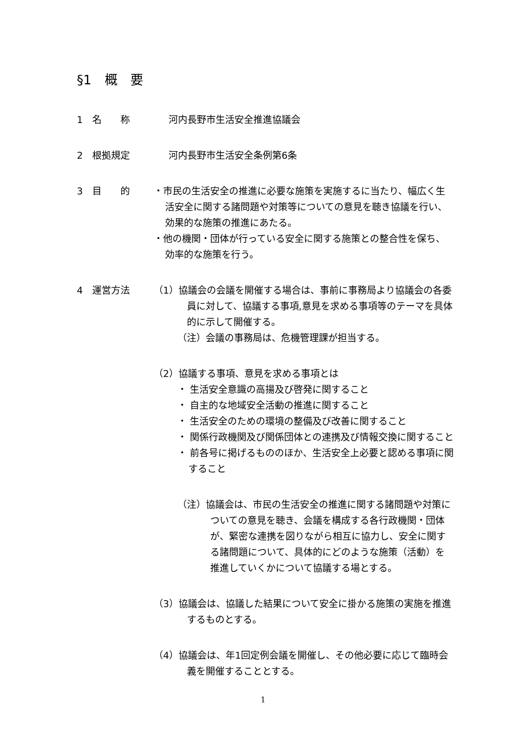§1　概　要
1　名　　称 河内長野市生活安全推進協議会
2　根拠規定 河内長野市生活安全条例第6条
3　目　　的 ・市民の生活安全の推進に必要な施策を実施するに当たり、幅広く生活安全に関する諸問題や対策等についての意見を聴き協議を行い、効果的な施策の推進にあたる。
・他の機関・団体が行っている安全に関する施策との整合性を保ち、効率的な施策を行う。
4　運営方法 （1）協議会の会議を開催する場合は、事前に事務局より協議会の各委員に対して、協議する事項,意見を求める事項等のテーマを具体的に示して開催する。
（注）会議の事務局は、危機管理課が担当する。
（2）協議する事項、意見を求める事項とは
・ 生活安全意識の高揚及び啓発に関すること
・ 自主的な地域安全活動の推進に関すること
・ 生活安全のための環境の整備及び改善に関すること
・ 関係行政機関及び関係団体との連携及び情報交換に関すること
・ 前各号に掲げるもののほか、生活安全上必要と認める事項に関すること
（注）協議会は、市民の生活安全の推進に関する諸問題や対策についての意見を聴き、会議を構成する各行政機関・団体が、緊密な連携を図りながら相互に協力し、安全に関する諸問題について、具体的にどのような施策（活動）を推進していくかについて協議する場とする。
（3）協議会は、協議した結果について安全に掛かる施策の実施を推進するものとする。
（4）協議会は、年1回定例会議を開催し、その他必要に応じて臨時会義を開催することとする。
1